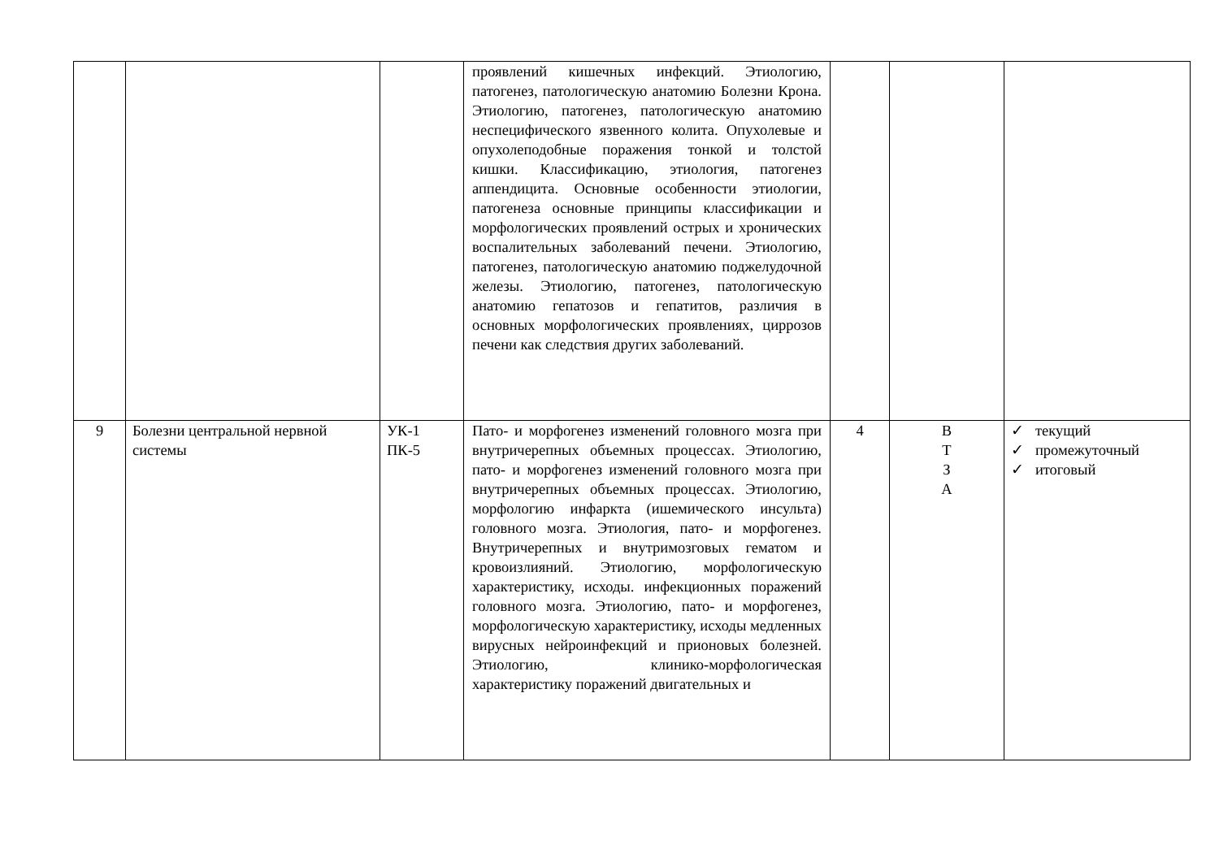| | | | проявлений кишечных инфекций. Этиологию, патогенез, патологическую анатомию Болезни Крона. Этиологию, патогенез, патологическую анатомию неспецифического язвенного колита. Опухолевые и опухолеподобные поражения тонкой и толстой кишки. Классификацию, этиология, патогенез аппендицита. Основные особенности этиологии, патогенеза основные принципы классификации и морфологических проявлений острых и хронических воспалительных заболеваний печени. Этиологию, патогенез, патологическую анатомию поджелудочной железы. Этиологию, патогенез, патологическую анатомию гепатозов и гепатитов, различия в основных морфологических проявлениях, циррозов печени как следствия других заболеваний. | | | |
| 9 | Болезни центральной нервной системы | УК-1 ПК-5 | Пато- и морфогенез изменений головного мозга при внутричерепных объемных процессах. Этиологию, пато- и морфогенез изменений головного мозга при внутричерепных объемных процессах. Этиологию, морфологию инфаркта (ишемического инсульта) головного мозга. Этиология, пато- и морфогенез. Внутричерепных и внутримозговых гематом и кровоизлияний. Этиологию, морфологическую характеристику, исходы. инфекционных поражений головного мозга. Этиологию, пато- и морфогенез, морфологическую характеристику, исходы медленных вирусных нейроинфекций и прионовых болезней. Этиологию, клинико-морфологическая характеристику поражений двигательных и | 4 | В Т З А | ✓ текущий ✓ промежуточный ✓ итоговый |